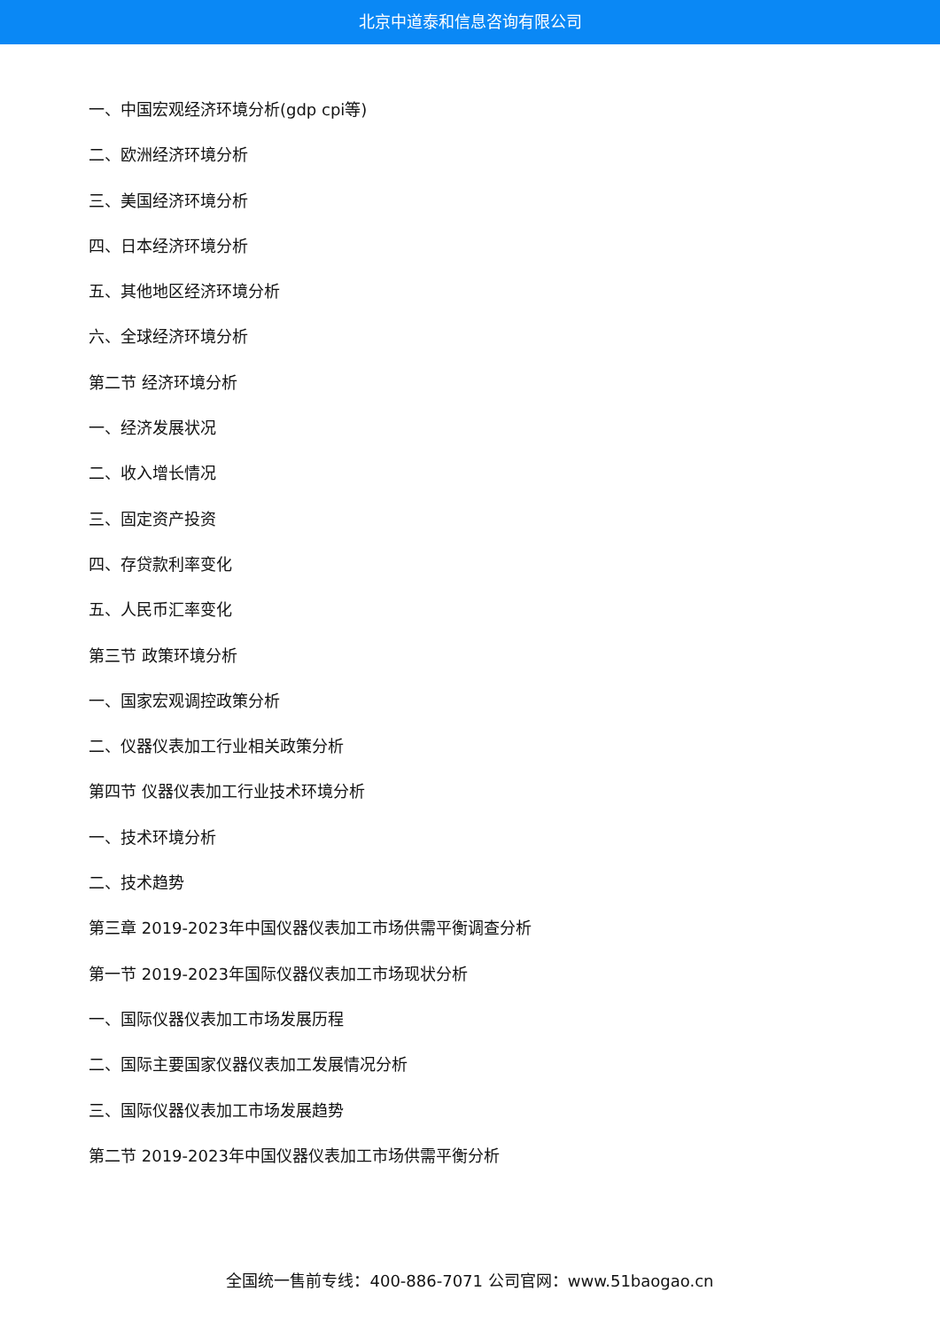北京中道泰和信息咨询有限公司
一、中国宏观经济环境分析(gdp cpi等)
二、欧洲经济环境分析
三、美国经济环境分析
四、日本经济环境分析
五、其他地区经济环境分析
六、全球经济环境分析
第二节 经济环境分析
一、经济发展状况
二、收入增长情况
三、固定资产投资
四、存贷款利率变化
五、人民币汇率变化
第三节 政策环境分析
一、国家宏观调控政策分析
二、仪器仪表加工行业相关政策分析
第四节 仪器仪表加工行业技术环境分析
一、技术环境分析
二、技术趋势
第三章 2019-2023年中国仪器仪表加工市场供需平衡调查分析
第一节 2019-2023年国际仪器仪表加工市场现状分析
一、国际仪器仪表加工市场发展历程
二、国际主要国家仪器仪表加工发展情况分析
三、国际仪器仪表加工市场发展趋势
第二节 2019-2023年中国仪器仪表加工市场供需平衡分析
全国统一售前专线：400-886-7071 公司官网：www.51baogao.cn